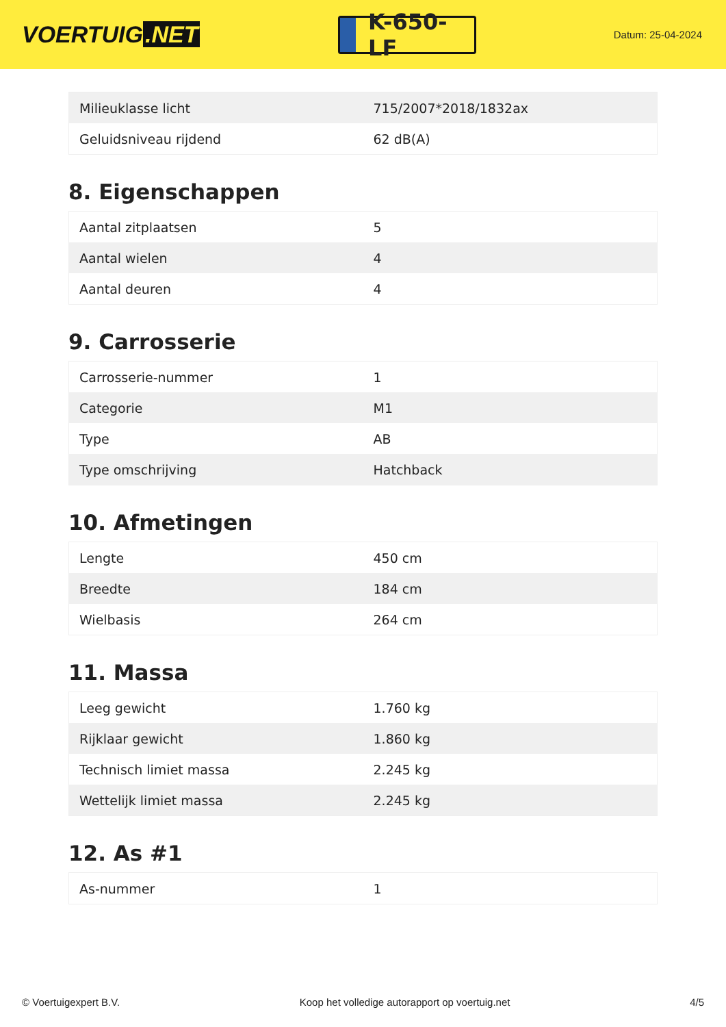VOERTUIG.NET
K-650-LF
Datum: 25-04-2024
| Milieuklasse licht | 715/2007*2018/1832ax |
| Geluidsniveau rijdend | 62 dB(A) |
8. Eigenschappen
| Aantal zitplaatsen | 5 |
| Aantal wielen | 4 |
| Aantal deuren | 4 |
9. Carrosserie
| Carrosserie-nummer | 1 |
| Categorie | M1 |
| Type | AB |
| Type omschrijving | Hatchback |
10. Afmetingen
| Lengte | 450 cm |
| Breedte | 184 cm |
| Wielbasis | 264 cm |
11. Massa
| Leeg gewicht | 1.760 kg |
| Rijklaar gewicht | 1.860 kg |
| Technisch limiet massa | 2.245 kg |
| Wettelijk limiet massa | 2.245 kg |
12. As #1
| As-nummer | 1 |
© Voertuigexpert B.V. Koop het volledige autorapport op voertuig.net 4/5